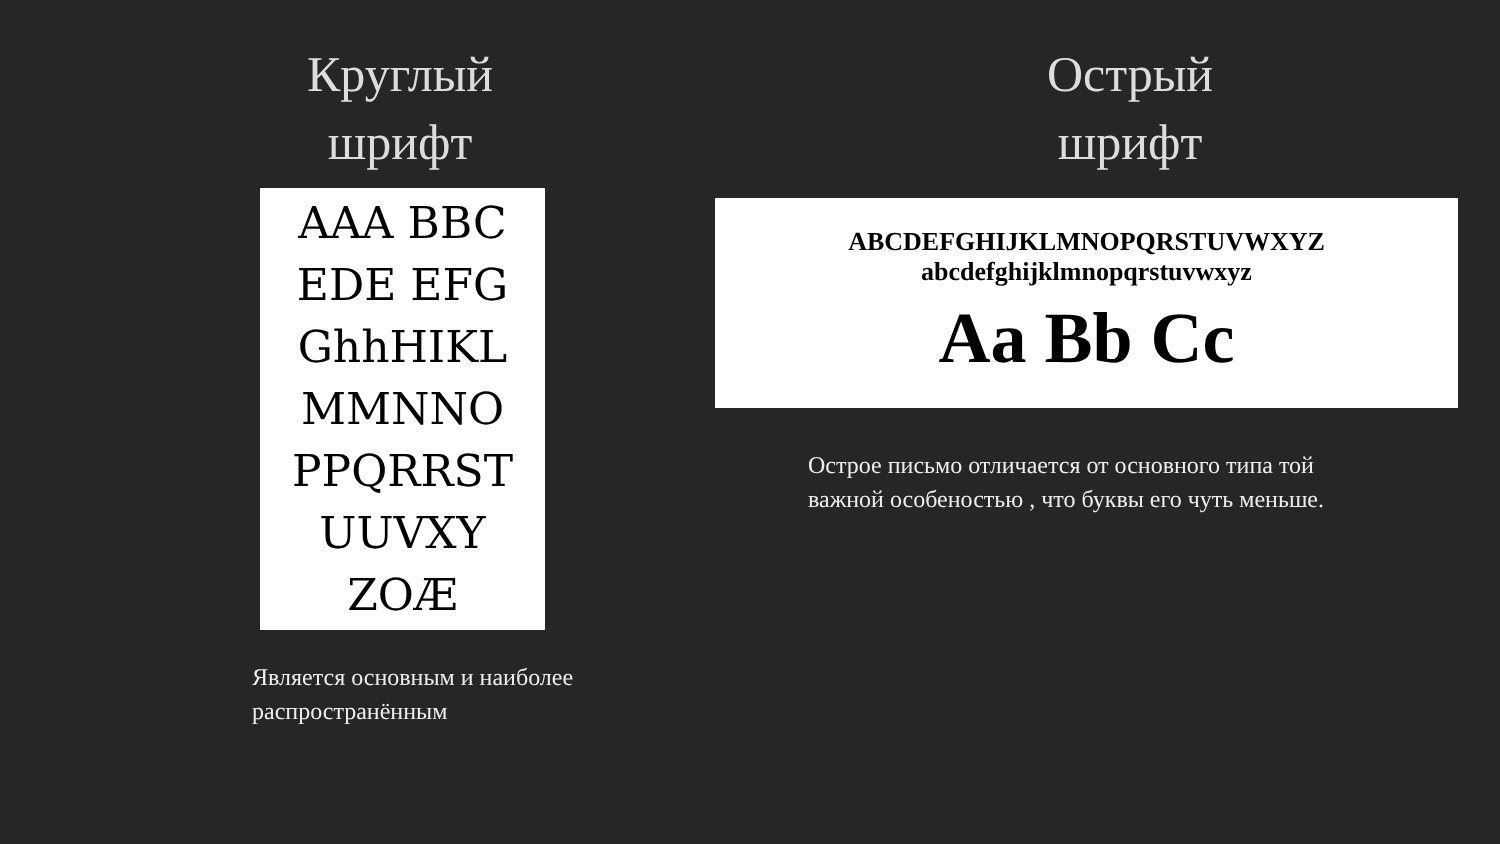Круглый
шрифт
AAA BBC
EDE EFG
GhhHIKL
MMNNO
PPQRRST
UUVXY
ZOÆ
Является основным и наиболее
распространённым
Острый
шрифт
ABCDEFGHIJKLMNOPQRSTUVWXYZ
abcdefghijklmnopqrstuvwxyz
Aa Bb Cc
Острое письмо отличается от основного типа той важной особеностью , что буквы его чуть меньше.